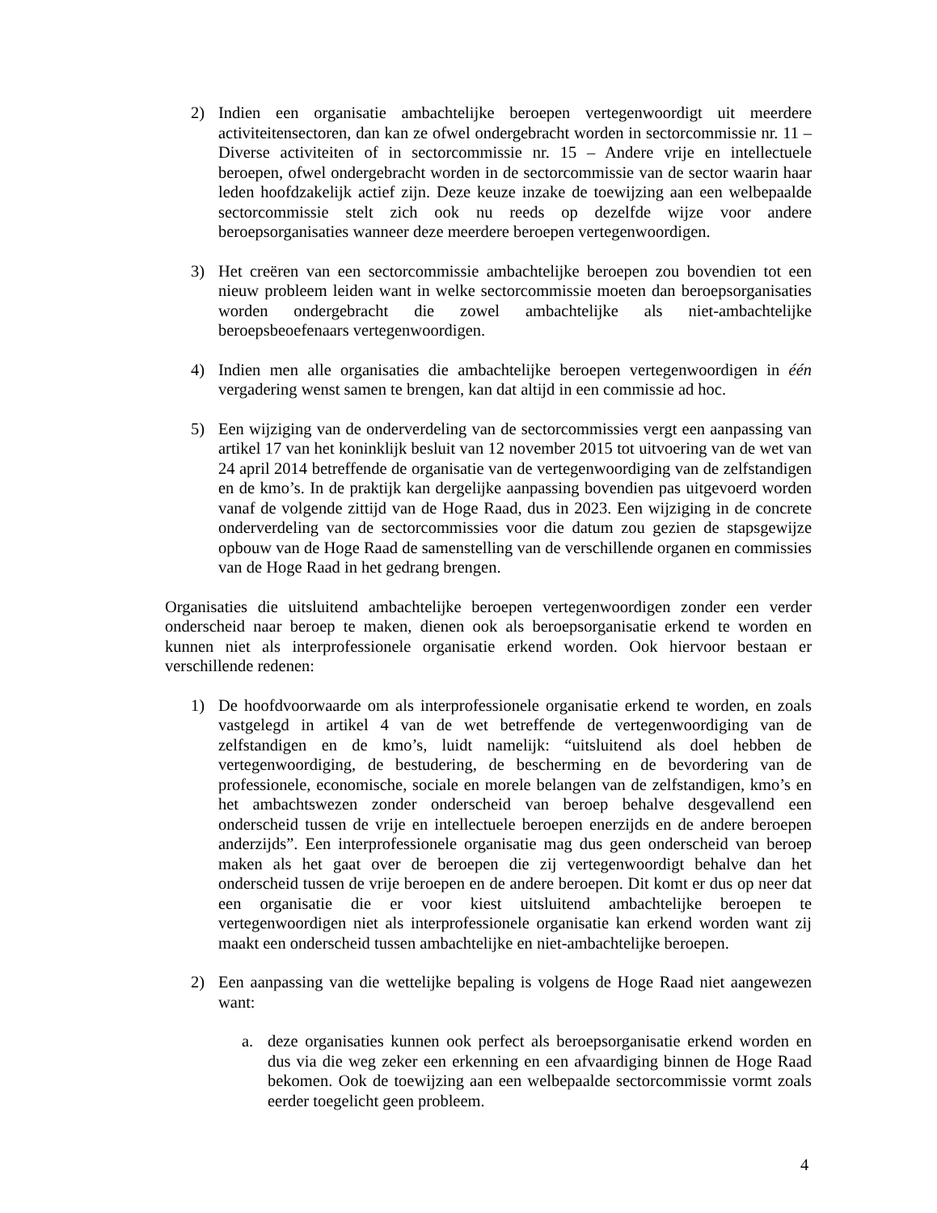2) Indien een organisatie ambachtelijke beroepen vertegenwoordigt uit meerdere activiteitensectoren, dan kan ze ofwel ondergebracht worden in sectorcommissie nr. 11 – Diverse activiteiten of in sectorcommissie nr. 15 – Andere vrije en intellectuele beroepen, ofwel ondergebracht worden in de sectorcommissie van de sector waarin haar leden hoofdzakelijk actief zijn. Deze keuze inzake de toewijzing aan een welbepaalde sectorcommissie stelt zich ook nu reeds op dezelfde wijze voor andere beroepsorganisaties wanneer deze meerdere beroepen vertegenwoordigen.
3) Het creëren van een sectorcommissie ambachtelijke beroepen zou bovendien tot een nieuw probleem leiden want in welke sectorcommissie moeten dan beroepsorganisaties worden ondergebracht die zowel ambachtelijke als niet-ambachtelijke beroepsbeoefenaars vertegenwoordigen.
4) Indien men alle organisaties die ambachtelijke beroepen vertegenwoordigen in één vergadering wenst samen te brengen, kan dat altijd in een commissie ad hoc.
5) Een wijziging van de onderverdeling van de sectorcommissies vergt een aanpassing van artikel 17 van het koninklijk besluit van 12 november 2015 tot uitvoering van de wet van 24 april 2014 betreffende de organisatie van de vertegenwoordiging van de zelfstandigen en de kmo’s. In de praktijk kan dergelijke aanpassing bovendien pas uitgevoerd worden vanaf de volgende zittijd van de Hoge Raad, dus in 2023. Een wijziging in de concrete onderverdeling van de sectorcommissies voor die datum zou gezien de stapsgewijze opbouw van de Hoge Raad de samenstelling van de verschillende organen en commissies van de Hoge Raad in het gedrang brengen.
Organisaties die uitsluitend ambachtelijke beroepen vertegenwoordigen zonder een verder onderscheid naar beroep te maken, dienen ook als beroepsorganisatie erkend te worden en kunnen niet als interprofessionele organisatie erkend worden. Ook hiervoor bestaan er verschillende redenen:
1) De hoofdvoorwaarde om als interprofessionele organisatie erkend te worden, en zoals vastgelegd in artikel 4 van de wet betreffende de vertegenwoordiging van de zelfstandigen en de kmo’s, luidt namelijk: “uitsluitend als doel hebben de vertegenwoordiging, de bestudering, de bescherming en de bevordering van de professionele, economische, sociale en morele belangen van de zelfstandigen, kmo’s en het ambachtswezen zonder onderscheid van beroep behalve desgevallend een onderscheid tussen de vrije en intellectuele beroepen enerzijds en de andere beroepen anderzijds”. Een interprofessionele organisatie mag dus geen onderscheid van beroep maken als het gaat over de beroepen die zij vertegenwoordigt behalve dan het onderscheid tussen de vrije beroepen en de andere beroepen. Dit komt er dus op neer dat een organisatie die er voor kiest uitsluitend ambachtelijke beroepen te vertegenwoordigen niet als interprofessionele organisatie kan erkend worden want zij maakt een onderscheid tussen ambachtelijke en niet-ambachtelijke beroepen.
2) Een aanpassing van die wettelijke bepaling is volgens de Hoge Raad niet aangewezen want:
a. deze organisaties kunnen ook perfect als beroepsorganisatie erkend worden en dus via die weg zeker een erkenning en een afvaardiging binnen de Hoge Raad bekomen. Ook de toewijzing aan een welbepaalde sectorcommissie vormt zoals eerder toegelicht geen probleem.
4